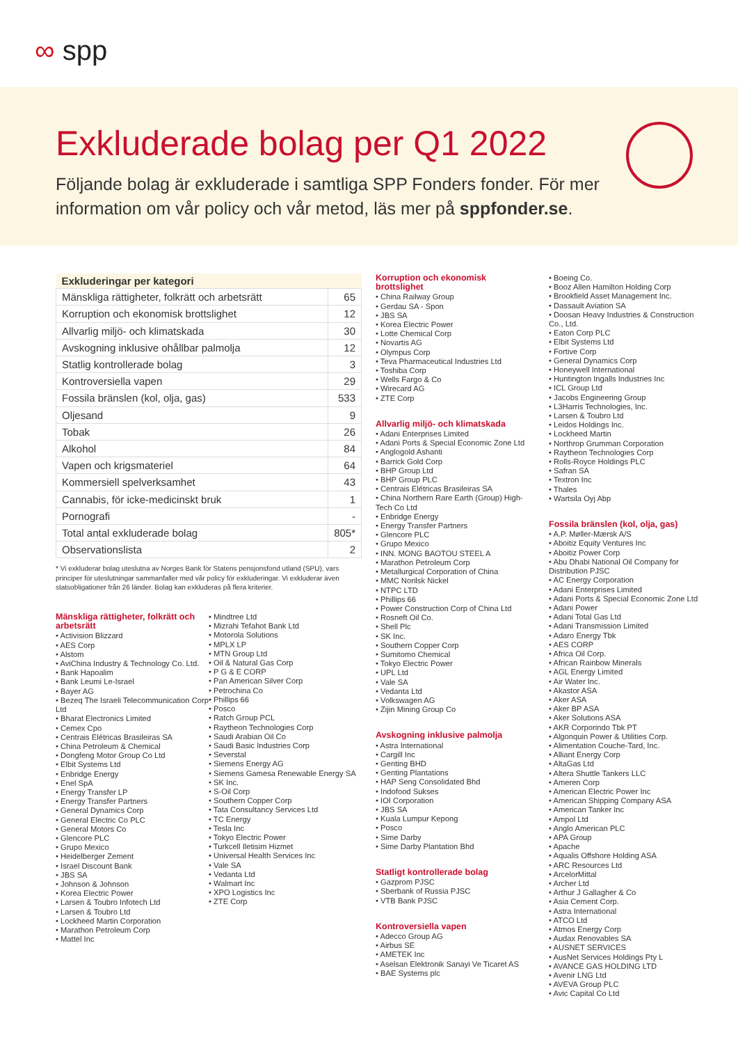∞ spp
Exkluderade bolag per Q1 2022
Följande bolag är exkluderade i samtliga SPP Fonders fonder. För mer information om vår policy och vår metod, läs mer på sppfonder.se.
| Exkluderingar per kategori | |
| --- | --- |
| Mänskliga rättigheter, folkrätt och arbetsrätt | 65 |
| Korruption och ekonomisk brottslighet | 12 |
| Allvarlig miljö- och klimatskada | 30 |
| Avskogning inklusive ohållbar palmolja | 12 |
| Statlig kontrollerade bolag | 3 |
| Kontroversiella vapen | 29 |
| Fossila bränslen (kol, olja, gas) | 533 |
| Oljesand | 9 |
| Tobak | 26 |
| Alkohol | 84 |
| Vapen och krigsmateriel | 64 |
| Kommersiell spelverksamhet | 43 |
| Cannabis, för icke-medicinskt bruk | 1 |
| Pornografi | - |
| Total antal exkluderade bolag | 805* |
| Observationslista | 2 |
* Vi exkluderar bolag uteslutna av Norges Bank för Statens pensjonsfond utland (SPU), vars principer för uteslutningar sammanfaller med vår policy för exkluderingar. Vi exkluderar även statsobligationer från 26 länder. Bolag kan exkluderas på flera kriterier.
Mänskliga rättigheter, folkrätt och arbetsrätt
Activision Blizzard
AES Corp
Alstom
AviChina Industry & Technology Co. Ltd.
Bank Hapoalim
Bank Leumi Le-Israel
Bayer AG
Bezeq The Israeli Telecommunication Corp Ltd
Bharat Electronics Limited
Cemex Cpo
Centrais Elétricas Brasileiras SA
China Petroleum & Chemical
Dongfeng Motor Group Co Ltd
Elbit Systems Ltd
Enbridge Energy
Enel SpA
Energy Transfer LP
Energy Transfer Partners
General Dynamics Corp
General Electric Co PLC
General Motors Co
Glencore PLC
Grupo Mexico
Heidelberger Zement
Israel Discount Bank
JBS SA
Johnson & Johnson
Korea Electric Power
Larsen & Toubro Infotech Ltd
Larsen & Toubro Ltd
Lockheed Martin Corporation
Marathon Petroleum Corp
Mattel Inc
Mindtree Ltd
Mizrahi Tefahot Bank Ltd
Motorola Solutions
MPLX LP
MTN Group Ltd
Oil & Natural Gas Corp
P G & E CORP
Pan American Silver Corp
Petrochina Co
Phillips 66
Posco
Ratch Group PCL
Raytheon Technologies Corp
Saudi Arabian Oil Co
Saudi Basic Industries Corp
Severstal
Siemens Energy AG
Siemens Gamesa Renewable Energy SA
SK Inc.
S-Oil Corp
Southern Copper Corp
Tata Consultancy Services Ltd
TC Energy
Tesla Inc
Tokyo Electric Power
Turkcell Iletisim Hizmet
Universal Health Services Inc
Vale SA
Vedanta Ltd
Walmart Inc
XPO Logistics Inc
ZTE Corp
Korruption och ekonomisk brottslighet
China Railway Group
Gerdau SA - Spon
JBS SA
Korea Electric Power
Lotte Chemical Corp
Novartis AG
Olympus Corp
Teva Pharmaceutical Industries Ltd
Toshiba Corp
Wells Fargo & Co
Wirecard AG
ZTE Corp
Allvarlig miljö- och klimatskada
Adani Enterprises Limited
Adani Ports & Special Economic Zone Ltd
Anglogold Ashanti
Barrick Gold Corp
BHP Group Ltd
BHP Group PLC
Centrais Elétricas Brasileiras SA
China Northern Rare Earth (Group) High-Tech Co Ltd
Enbridge Energy
Energy Transfer Partners
Glencore PLC
Grupo Mexico
INN. MONG BAOTOU STEEL A
Marathon Petroleum Corp
Metallurgical Corporation of China
MMC Norilsk Nickel
NTPC LTD
Phillips 66
Power Construction Corp of China Ltd
Rosneft Oil Co.
Shell Plc
SK Inc.
Southern Copper Corp
Sumitomo Chemical
Tokyo Electric Power
UPL Ltd
Vale SA
Vedanta Ltd
Volkswagen AG
Zijin Mining Group Co
Avskogning inklusive palmolja
Astra International
Cargill Inc
Genting BHD
Genting Plantations
HAP Seng Consolidated Bhd
Indofood Sukses
IOI Corporation
JBS SA
Kuala Lumpur Kepong
Posco
Sime Darby
Sime Darby Plantation Bhd
Statligt kontrollerade bolag
Gazprom PJSC
Sberbank of Russia PJSC
VTB Bank PJSC
Kontroversiella vapen
Adecco Group AG
Airbus SE
AMETEK Inc
Aselsan Elektronik Sanayi Ve Ticaret AS
BAE Systems plc
Boeing Co.
Booz Allen Hamilton Holding Corp
Brookfield Asset Management Inc.
Dassault Aviation SA
Doosan Heavy Industries & Construction Co., Ltd.
Eaton Corp PLC
Elbit Systems Ltd
Fortive Corp
General Dynamics Corp
Honeywell International
Huntington Ingalls Industries Inc
ICL Group Ltd
Jacobs Engineering Group
L3Harris Technologies, Inc.
Larsen & Toubro Ltd
Leidos Holdings Inc.
Lockheed Martin
Northrop Grumman Corporation
Raytheon Technologies Corp
Rolls-Royce Holdings PLC
Safran SA
Textron Inc
Thales
Wartsila Oyj Abp
Fossila bränslen (kol, olja, gas)
A.P. Møller-Mærsk A/S
Aboitiz Equity Ventures Inc
Aboitiz Power Corp
Abu Dhabi National Oil Company for Distribution PJSC
AC Energy Corporation
Adani Enterprises Limited
Adani Ports & Special Economic Zone Ltd
Adani Power
Adani Total Gas Ltd
Adani Transmission Limited
Adaro Energy Tbk
AES CORP
Africa Oil Corp.
African Rainbow Minerals
AGL Energy Limited
Air Water Inc.
Akastor ASA
Aker ASA
Aker BP ASA
Aker Solutions ASA
AKR Corporindo Tbk PT
Algonquin Power & Utilities Corp.
Alimentation Couche-Tard, Inc.
Alliant Energy Corp
AltaGas Ltd
Altera Shuttle Tankers LLC
Ameren Corp
American Electric Power Inc
American Shipping Company ASA
American Tanker Inc
Ampol Ltd
Anglo American PLC
APA Group
Apache
Aqualis Offshore Holding ASA
ARC Resources Ltd
ArcelorMittal
Archer Ltd
Arthur J Gallagher & Co
Asia Cement Corp.
Astra International
ATCO Ltd
Atmos Energy Corp
Audax Renovables SA
AUSNET SERVICES
AusNet Services Holdings Pty L
AVANCE GAS HOLDING LTD
Avenir LNG Ltd
AVEVA Group PLC
Avic Capital Co Ltd